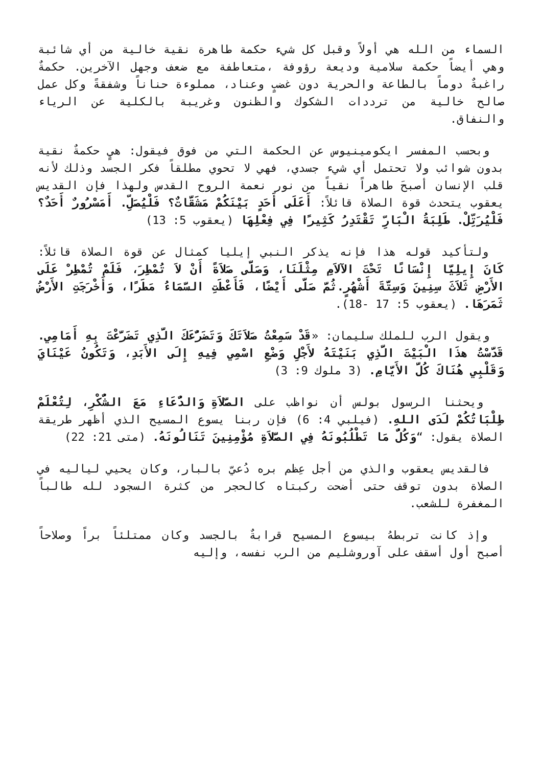السماء من الله هي أولاً وقبل كل شيء حكمة طاهرة نقية خالية من أي شائبة وهي أيضاً حكمة سلامية وديعة رؤوفة ،متعاطفة مع ضعف وجهل الآخرين. حكمةٌ راغبةٌ دوماً بالطاعة والحرية دون غضبٍ وعناد، مملوءة حناناً وشفقةً وكل عمل صالح خالية من ترددات الشكوك والظنون وغريبة بالكلية عن الرياء والنفاق.
وبحسب المفسر ايكومينيوس عن الحكمة التي من فوق فيقول: هيٍ حكمةٌ نقية بدون شوائب ولا تحتمل أي شيء جسدي، فهي لا تحوي مطلقاً فكر الجسد وذلك لأنه قلب الإنسان أصبحَ طاهراً نقياً من نور نعمة الروح القدس ولهذا فإن القديس يعقوب يتحدث قوة الصلاة قائلاً: أَعَلَى أَحَدٍ بَيْنَكُمْ مَشَقَّاتٌ؟ فَلْيُصَلِّ. أَمَسْرُورٌ أَحَدٌ؟ فَلْيُرَتِّلْ. طَلِبَةُ الْبَارِّ تَقْتَدِرُ كَثِيرًا فِي فِعْلِهَا (يعقوب 5: 13)
ولتأكيد قوله هذا فإنه يذكر النبي إيليا كمثال عن قوة الصلاة قائلاً: كَانَ إِيلِيَّا إِنْسَانًا تَحْتَ الآلاَمِ مِثْلَنَا، وَصَلَّى صَلاَةً أَنْ لاَ تُمْطِرَ، فَلَمْ تُمْطِرْ عَلَى الأَرْضِ ثَلاَثَ سِنِينَ وَسِتَّةَ أَشْهُرٍ.ثُمَّ صَلَّى أَيْضًا، فَأَعْطَتِ السَّمَاءُ مَطَرًا، وَأَخْرَجَتِ الأَرْضُ ثَمَرَهَا. (يعقوب 5: 17 -18).
ويقول الرب للملك سليمان: «قَدْ سَمِعْتُ صَلاَتَكَ وَتَضَرُّعَكَ الَّذِي تَضَرَّعْتَ بِهِ أَمَامِي. قَدَّسْتُ هذَا الْبَيْتَ الَّذِي بَنَيْتَهُ لأَجْلِ وَضْعِ اسْمِي فِيهِ إِلَى الأَبَدِ، وَتَكُونُ عَيْنَايَ وَقَلْبِي هُنَاكَ كُلَّ الأَيَّامِ. (3 ملوك 9: 3)
ويحثنا الرسول بولس أن نواظب على الصَّلاَةِ وَالدُّعَاءِ مَعَ الشُّكْرِ، لِتُعْلَمْ طِلْبَاتُكُمْ لَدَى اللهِ. (فيلبي 4: 6) فإن ربنا يسوع المسيح الذي أظهر طريقة الصلاة يقول: “وَكُلُّ مَا تَطْلُبُونَهُ فِي الصَّلاَةِ مُؤْمِنِينَ تَنَالُونَهُ. (متى 21: 22)
فالقديس يعقوب والذي من أجل عِظم بره دُعيّ بالبار، وكان يحيي لياليه في الصلاة بدون توقف حتى أضحت ركبتاه كالحجر من كثرة السجود لله طالباً المغفرة للشعب.
وإذ كانت تربطهُ بيسوع المسيح قرابةٌ بالجسد وكان ممتلئاً براً وصلاحاً أصبح أول أسقف على آوروشليم من الرب نفسه، وإليه